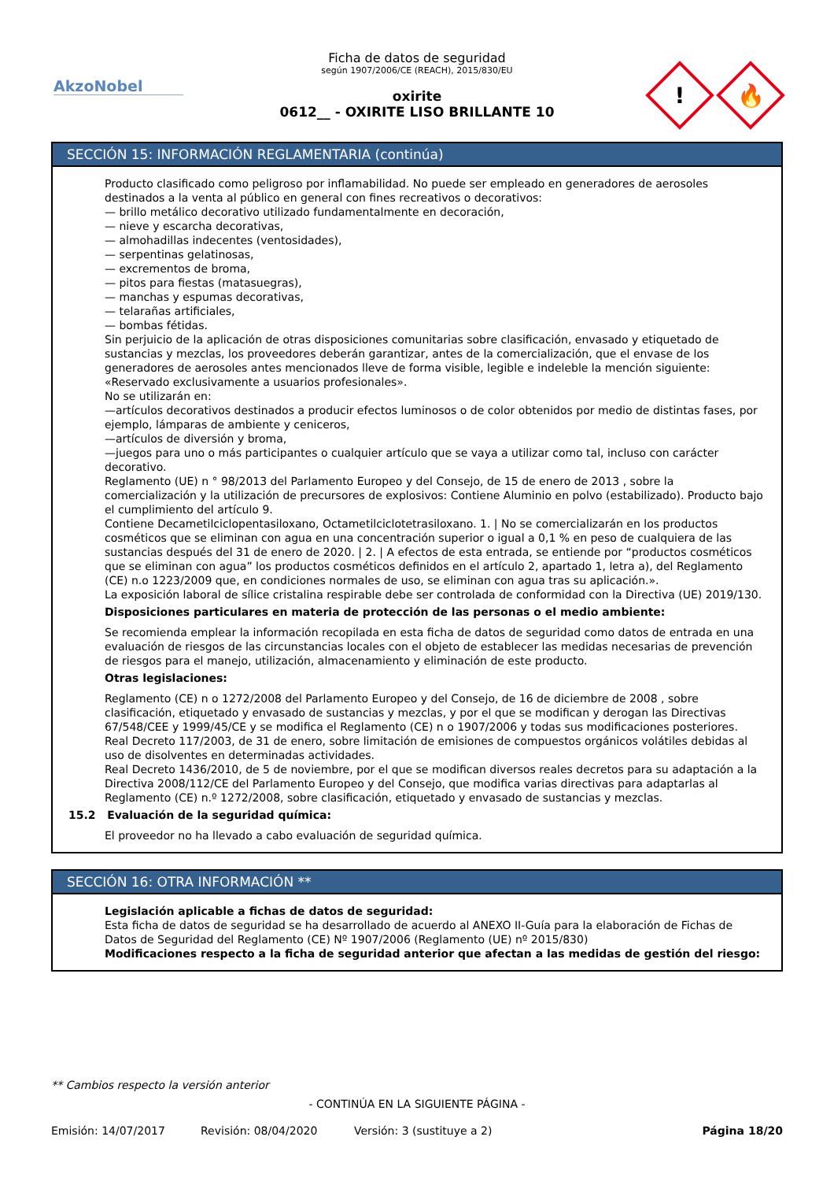AkzoNobel
Ficha de datos de seguridad
según 1907/2006/CE (REACH), 2015/830/EU
oxirite
0612__ - OXIRITE LISO BRILLANTE 10
!
🔥
SECCIÓN 15: INFORMACIÓN REGLAMENTARIA (continúa)
Producto clasificado como peligroso por inflamabilidad. No puede ser empleado en generadores de aerosoles destinados a la venta al público en general con fines recreativos o decorativos:
— brillo metálico decorativo utilizado fundamentalmente en decoración,
— nieve y escarcha decorativas,
— almohadillas indecentes (ventosidades),
— serpentinas gelatinosas,
— excrementos de broma,
— pitos para fiestas (matasuegras),
— manchas y espumas decorativas,
— telarañas artificiales,
— bombas fétidas.
Sin perjuicio de la aplicación de otras disposiciones comunitarias sobre clasificación, envasado y etiquetado de sustancias y mezclas, los proveedores deberán garantizar, antes de la comercialización, que el envase de los generadores de aerosoles antes mencionados lleve de forma visible, legible e indeleble la mención siguiente:
«Reservado exclusivamente a usuarios profesionales».
No se utilizarán en:
—artículos decorativos destinados a producir efectos luminosos o de color obtenidos por medio de distintas fases, por ejemplo, lámparas de ambiente y ceniceros,
—artículos de diversión y broma,
—juegos para uno o más participantes o cualquier artículo que se vaya a utilizar como tal, incluso con carácter decorativo.
Reglamento (UE) n ° 98/2013 del Parlamento Europeo y del Consejo, de 15 de enero de 2013 , sobre la comercialización y la utilización de precursores de explosivos: Contiene Aluminio en polvo (estabilizado). Producto bajo el cumplimiento del artículo 9.
Contiene Decametilciclopentasiloxano, Octametilciclotetrasiloxano. 1. | No se comercializarán en los productos cosméticos que se eliminan con agua en una concentración superior o igual a 0,1 % en peso de cualquiera de las sustancias después del 31 de enero de 2020. | 2. | A efectos de esta entrada, se entiende por “productos cosméticos que se eliminan con agua” los productos cosméticos definidos en el artículo 2, apartado 1, letra a), del Reglamento (CE) n.o 1223/2009 que, en condiciones normales de uso, se eliminan con agua tras su aplicación.».
La exposición laboral de sílice cristalina respirable debe ser controlada de conformidad con la Directiva (UE) 2019/130.
Disposiciones particulares en materia de protección de las personas o el medio ambiente:
Se recomienda emplear la información recopilada en esta ficha de datos de seguridad como datos de entrada en una evaluación de riesgos de las circunstancias locales con el objeto de establecer las medidas necesarias de prevención de riesgos para el manejo, utilización, almacenamiento y eliminación de este producto.
Otras legislaciones:
Reglamento (CE) n o 1272/2008 del Parlamento Europeo y del Consejo, de 16 de diciembre de 2008 , sobre clasificación, etiquetado y envasado de sustancias y mezclas, y por el que se modifican y derogan las Directivas 67/548/CEE y 1999/45/CE y se modifica el Reglamento (CE) n o 1907/2006 y todas sus modificaciones posteriores.
Real Decreto 117/2003, de 31 de enero, sobre limitación de emisiones de compuestos orgánicos volátiles debidas al uso de disolventes en determinadas actividades.
Real Decreto 1436/2010, de 5 de noviembre, por el que se modifican diversos reales decretos para su adaptación a la Directiva 2008/112/CE del Parlamento Europeo y del Consejo, que modifica varias directivas para adaptarlas al Reglamento (CE) n.º 1272/2008, sobre clasificación, etiquetado y envasado de sustancias y mezclas.
15.2 Evaluación de la seguridad química:
El proveedor no ha llevado a cabo evaluación de seguridad química.
SECCIÓN 16: OTRA INFORMACIÓN **
Legislación aplicable a fichas de datos de seguridad:
Esta ficha de datos de seguridad se ha desarrollado de acuerdo al ANEXO II-Guía para la elaboración de Fichas de Datos de Seguridad del Reglamento (CE) Nº 1907/2006 (Reglamento (UE) nº 2015/830)
Modificaciones respecto a la ficha de seguridad anterior que afectan a las medidas de gestión del riesgo:
** Cambios respecto la versión anterior
- CONTINÚA EN LA SIGUIENTE PÁGINA -
Emisión: 14/07/2017 Revisión: 08/04/2020 Versión: 3 (sustituye a 2) Página 18/20